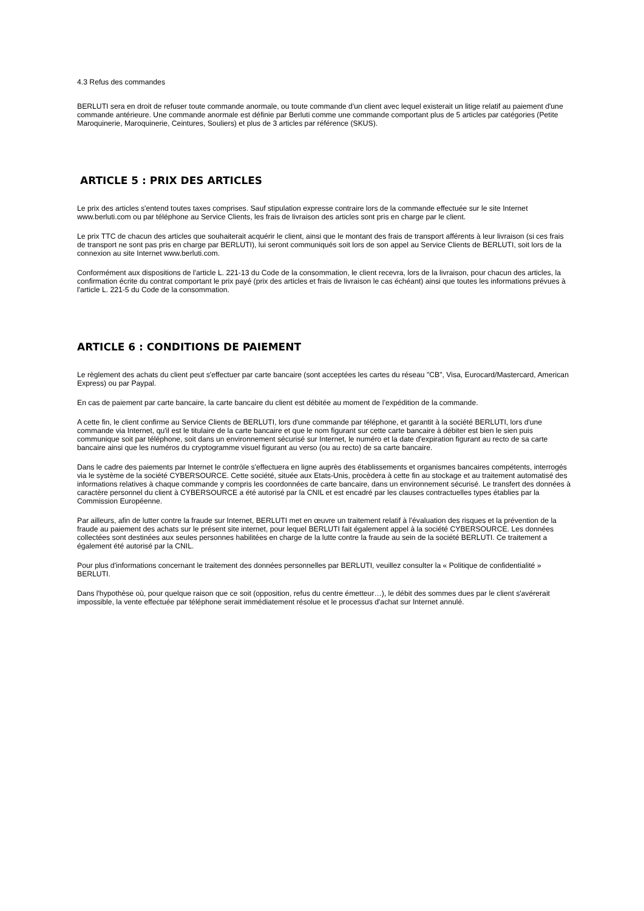4.3 Refus des commandes
BERLUTI sera en droit de refuser toute commande anormale, ou toute commande d'un client avec lequel existerait un litige relatif au paiement d'une commande antérieure. Une commande anormale est définie par Berluti comme une commande comportant plus de 5 articles par catégories (Petite Maroquinerie, Maroquinerie, Ceintures, Souliers) et plus de 3 articles par référence (SKUS).
ARTICLE 5 : PRIX DES ARTICLES
Le prix des articles s'entend toutes taxes comprises. Sauf stipulation expresse contraire lors de la commande effectuée sur le site Internet www.berluti.com ou par téléphone au Service Clients, les frais de livraison des articles sont pris en charge par le client.
Le prix TTC de chacun des articles que souhaiterait acquérir le client, ainsi que le montant des frais de transport afférents à leur livraison (si ces frais de transport ne sont pas pris en charge par BERLUTI), lui seront communiqués soit lors de son appel au Service Clients de BERLUTI, soit lors de la connexion au site Internet www.berluti.com.
Conformément aux dispositions de l'article L. 221-13 du Code de la consommation, le client recevra, lors de la livraison, pour chacun des articles, la confirmation écrite du contrat comportant le prix payé (prix des articles et frais de livraison le cas échéant) ainsi que toutes les informations prévues à l'article L. 221-5 du Code de la consommation.
ARTICLE 6 : CONDITIONS DE PAIEMENT
Le règlement des achats du client peut s'effectuer par carte bancaire (sont acceptées les cartes du réseau "CB", Visa, Eurocard/Mastercard, American Express) ou par Paypal.
En cas de paiement par carte bancaire, la carte bancaire du client est débitée au moment de l’expédition de la commande.
A cette fin, le client confirme au Service Clients de BERLUTI, lors d'une commande par téléphone, et garantit à la société BERLUTI, lors d'une commande via Internet, qu'il est le titulaire de la carte bancaire et que le nom figurant sur cette carte bancaire à débiter est bien le sien puis communique soit par téléphone, soit dans un environnement sécurisé sur Internet, le numéro et la date d'expiration figurant au recto de sa carte bancaire ainsi que les numéros du cryptogramme visuel figurant au verso (ou au recto) de sa carte bancaire.
Dans le cadre des paiements par Internet le contrôle s'effectuera en ligne auprès des établissements et organismes bancaires compétents, interrogés via le système de la société CYBERSOURCE. Cette société, située aux Etats-Unis, procèdera à cette fin au stockage et au traitement automatisé des informations relatives à chaque commande y compris les coordonnées de carte bancaire, dans un environnement sécurisé. Le transfert des données à caractère personnel du client à CYBERSOURCE a été autorisé par la CNIL et est encadré par les clauses contractuelles types établies par la Commission Européenne.
Par ailleurs, afin de lutter contre la fraude sur Internet, BERLUTI met en œuvre un traitement relatif à l’évaluation des risques et la prévention de la fraude au paiement des achats sur le présent site internet, pour lequel BERLUTI fait également appel à la société CYBERSOURCE. Les données collectées sont destinées aux seules personnes habilitées en charge de la lutte contre la fraude au sein de la société BERLUTI. Ce traitement a également été autorisé par la CNIL.
Pour plus d'informations concernant le traitement des données personnelles par BERLUTI, veuillez consulter la « Politique de confidentialité » BERLUTI.
Dans l'hypothèse où, pour quelque raison que ce soit (opposition, refus du centre émetteur…), le débit des sommes dues par le client s'avérerait impossible, la vente effectuée par téléphone serait immédiatement résolue et le processus d'achat sur Internet annulé.